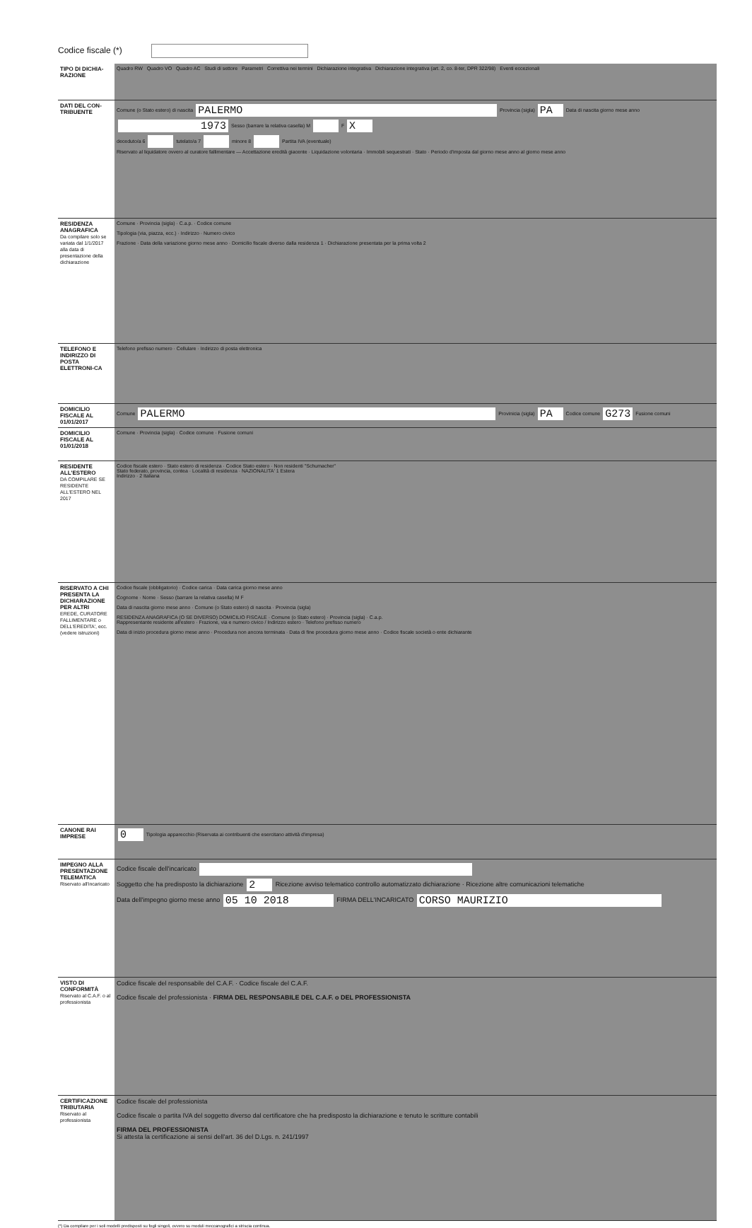Codice fiscale (*)
| TIPO DI DICHIA-RAZIONE | Quadro RW Quadro VO Quadro AC Studi di settore Parametri Correttiva nei termini Dichiarazione integrativa Dichiarazione integrativa (art. 2, co. 8-ter, DPR 322/98) Eventi eccezionali |
| DATI DEL CON-TRIBUENTE | Comune (o Stato estero) di nascita PALERMO Provincia (sigla) PA Data di nascita giorno mese anno 1973 Sesso (barrare la relativa casella) M F X deceduto/a 6 tutelato/a 7 minore 8 Partita IVA (eventuale) Riservato al liquidatore ovvero al curatore fallimentare — Accettazione eredità giacente · Liquidazione volontaria · Immobili sequestrati · Stato · Periodo d'imposta dal giorno mese anno al giorno mese anno |
| RESIDENZA ANAGRAFICA Da compilare solo se variata dal 1/1/2017 alla data di presentazione della dichiarazione | Comune · Provincia (sigla) · C.a.p. · Codice comune Tipologia (via, piazza, ecc.) · Indirizzo · Numero civico Frazione · Data della variazione giorno mese anno · Domicilio fiscale diverso dalla residenza 1 · Dichiarazione presentata per la prima volta 2 |
| TELEFONO E INDIRIZZO DI POSTA ELETTRONI-CA | Telefono prefisso numero · Cellulare · Indirizzo di posta elettronica |
| DOMICILIO FISCALE AL 01/01/2017 | Comune PALERMO Provinicia (sigla) PA Codice comune G273 Fusione comuni |
| DOMICILIO FISCALE AL 01/01/2018 | Comune · Provincia (sigla) · Codice comune · Fusione comuni |
| RESIDENTE ALL'ESTERO DA COMPILARE SE RESIDENTE ALL'ESTERO NEL 2017 | Codice fiscale estero · Stato estero di residenza · Codice Stato estero · Non residenti "Schumacher" Stato federato, provincia, contea · Località di residenza · NAZIONALITA' 1 Estera Indirizzo · 2 Italiana |
| RISERVATO A CHI PRESENTA LA DICHIARAZIONE PER ALTRI EREDE, CURATORE FALLIMENTARE o DELL'EREDITA', ecc. (vedere istruzioni) | Codice fiscale (obbligatorio) · Codice carica · Data carica giorno mese anno Cognome · Nome · Sesso (barrare la relativa casella) M F Data di nascita giorno mese anno · Comune (o Stato estero) di nascita · Provincia (sigla) RESIDENZA ANAGRAFICA (O SE DIVERSO) DOMICILIO FISCALE · Comune (o Stato estero) · Provincia (sigla) · C.a.p. Rappresentante residente all'estero · Frazione, via e numero civico / Indirizzo estero · Telefono prefisso numero Data di inizio procedura giorno mese anno · Procedura non ancora terminata · Data di fine procedura giorno mese anno · Codice fiscale società o ente dichiarante |
| CANONE RAI IMPRESE | 0 Tipologia apparecchio (Riservata ai contribuenti che esercitano attività d'impresa) |
| IMPEGNO ALLA PRESENTAZIONE TELEMATICA Riservato all'incaricato | Codice fiscale dell'incaricato Soggetto che ha predisposto la dichiarazione 2 Ricezione avviso telematico controllo automatizzato dichiarazione · Ricezione altre comunicazioni telematiche Data dell'impegno giorno mese anno 05 10 2018 FIRMA DELL'INCARICATO CORSO MAURIZIO |
| VISTO DI CONFORMITÀ Riservato al C.A.F. o al professionista | Codice fiscale del responsabile del C.A.F. · Codice fiscale del C.A.F. Codice fiscale del professionista · FIRMA DEL RESPONSABILE DEL C.A.F. o DEL PROFESSIONISTA |
| CERTIFICAZIONE TRIBUTARIA Riservato al professionista | Codice fiscale del professionista Codice fiscale o partita IVA del soggetto diverso dal certificatore che ha predisposto la dichiarazione e tenuto le scritture contabili FIRMA DEL PROFESSIONISTA Si attesta la certificazione ai sensi dell'art. 36 del D.Lgs. n. 241/1997 |
(*) Da compilare per i soli modelli predisposti su fogli singoli, ovvero su moduli meccanografici a striscia continua.